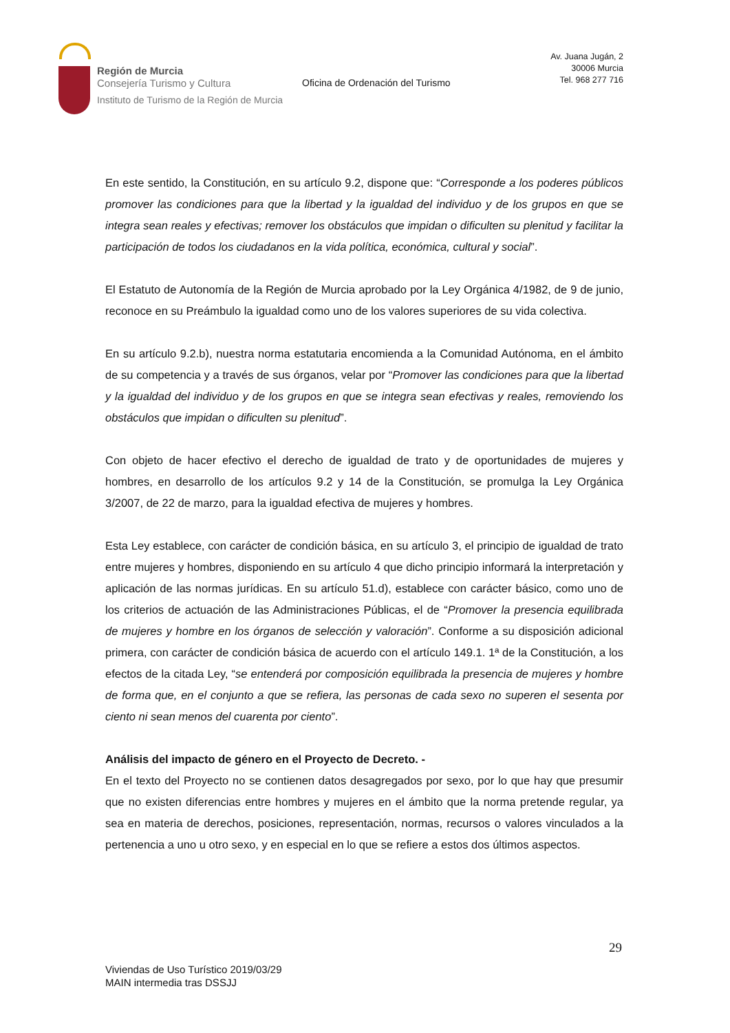Región de Murcia
Consejería Turismo y Cultura
Instituto de Turismo de la Región de Murcia
Oficina de Ordenación del Turismo
Av. Juana Jugán, 2
30006 Murcia
Tel. 968 277 716
En este sentido, la Constitución, en su artículo 9.2, dispone que: “Corresponde a los poderes públicos promover las condiciones para que la libertad y la igualdad del individuo y de los grupos en que se integra sean reales y efectivas; remover los obstáculos que impidan o dificulten su plenitud y facilitar la participación de todos los ciudadanos en la vida política, económica, cultural y social”.
El Estatuto de Autonomía de la Región de Murcia aprobado por la Ley Orgánica 4/1982, de 9 de junio, reconoce en su Preámbulo la igualdad como uno de los valores superiores de su vida colectiva.
En su artículo 9.2.b), nuestra norma estatutaria encomienda a la Comunidad Autónoma, en el ámbito de su competencia y a través de sus órganos, velar por “Promover las condiciones para que la libertad y la igualdad del individuo y de los grupos en que se integra sean efectivas y reales, removiendo los obstáculos que impidan o dificulten su plenitud”.
Con objeto de hacer efectivo el derecho de igualdad de trato y de oportunidades de mujeres y hombres, en desarrollo de los artículos 9.2 y 14 de la Constitución, se promulga la Ley Orgánica 3/2007, de 22 de marzo, para la igualdad efectiva de mujeres y hombres.
Esta Ley establece, con carácter de condición básica, en su artículo 3, el principio de igualdad de trato entre mujeres y hombres, disponiendo en su artículo 4 que dicho principio informará la interpretación y aplicación de las normas jurídicas. En su artículo 51.d), establece con carácter básico, como uno de los criterios de actuación de las Administraciones Públicas, el de “Promover la presencia equilibrada de mujeres y hombre en los órganos de selección y valoración”. Conforme a su disposición adicional primera, con carácter de condición básica de acuerdo con el artículo 149.1. 1ª de la Constitución, a los efectos de la citada Ley, “se entenderá por composición equilibrada la presencia de mujeres y hombre de forma que, en el conjunto a que se refiera, las personas de cada sexo no superen el sesenta por ciento ni sean menos del cuarenta por ciento”.
Análisis del impacto de género en el Proyecto de Decreto. -
En el texto del Proyecto no se contienen datos desagregados por sexo, por lo que hay que presumir que no existen diferencias entre hombres y mujeres en el ámbito que la norma pretende regular, ya sea en materia de derechos, posiciones, representación, normas, recursos o valores vinculados a la pertenencia a uno u otro sexo, y en especial en lo que se refiere a estos dos últimos aspectos.
29
Viviendas de Uso Turístico 2019/03/29
MAIN intermedia tras DSSJJ